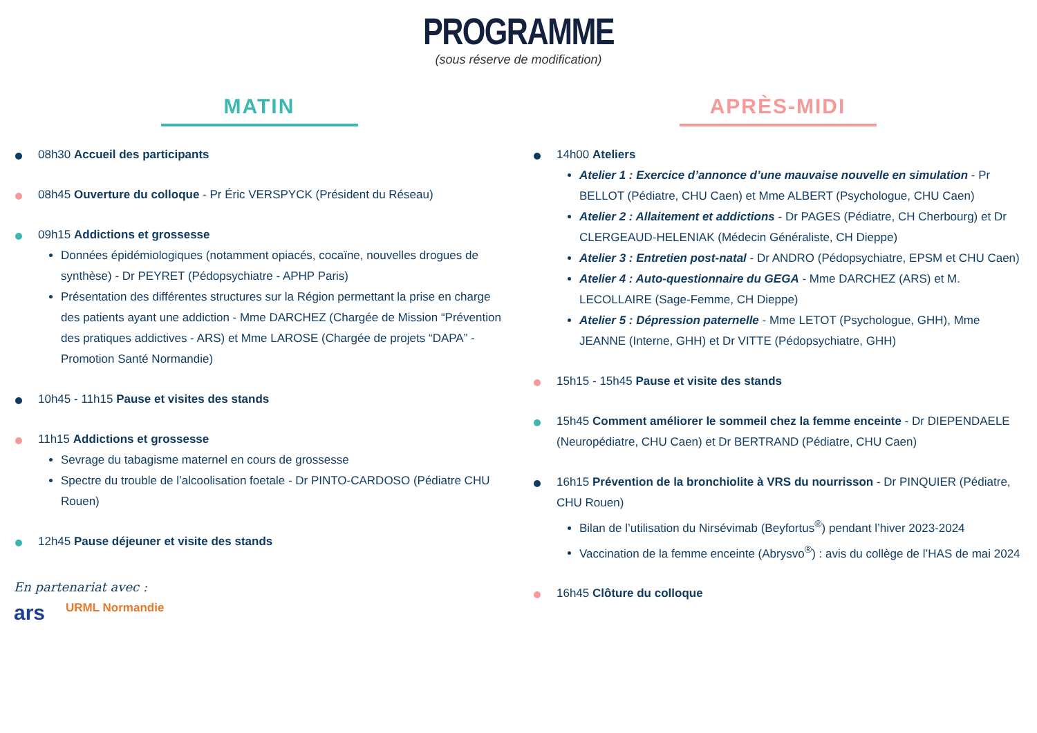PROGRAMME
(sous réserve de modification)
MATIN
08h30 Accueil des participants
08h45 Ouverture du colloque - Pr Éric VERSPYCK (Président du Réseau)
09h15 Addictions et grossesse
Données épidémiologiques (notamment opiacés, cocaïne, nouvelles drogues de synthèse) - Dr PEYRET (Pédopsychiatre - APHP Paris)
Présentation des différentes structures sur la Région permettant la prise en charge des patients ayant une addiction - Mme DARCHEZ (Chargée de Mission “Prévention des pratiques addictives - ARS) et Mme LAROSE (Chargée de projets “DAPA” - Promotion Santé Normandie)
10h45 - 11h15 Pause et visites des stands
11h15 Addictions et grossesse
Sevrage du tabagisme maternel en cours de grossesse
Spectre du trouble de l’alcoolisation foetale - Dr PINTO-CARDOSO (Pédiatre CHU Rouen)
12h45 Pause déjeuner et visite des stands
En partenariat avec :
ars URML Normandie
APRÈS-MIDI
14h00 Ateliers
Atelier 1 : Exercice d’annonce d’une mauvaise nouvelle en simulation - Pr BELLOT (Pédiatre, CHU Caen) et Mme ALBERT (Psychologue, CHU Caen)
Atelier 2 : Allaitement et addictions - Dr PAGES (Pédiatre, CH Cherbourg) et Dr CLERGEAUD-HELENIAK (Médecin Généraliste, CH Dieppe)
Atelier 3 : Entretien post-natal - Dr ANDRO (Pédopsychiatre, EPSM et CHU Caen)
Atelier 4 : Auto-questionnaire du GEGA - Mme DARCHEZ (ARS) et M. LECOLLAIRE (Sage-Femme, CH Dieppe)
Atelier 5 : Dépression paternelle - Mme LETOT (Psychologue, GHH), Mme JEANNE (Interne, GHH) et Dr VITTE (Pédopsychiatre, GHH)
15h15 - 15h45 Pause et visite des stands
15h45 Comment améliorer le sommeil chez la femme enceinte - Dr DIEPENDAELE (Neuropédiatre, CHU Caen) et Dr BERTRAND (Pédiatre, CHU Caen)
16h15 Prévention de la bronchiolite à VRS du nourrisson - Dr PINQUIER (Pédiatre, CHU Rouen)
Bilan de l’utilisation du Nirsévimab (Beyfortus<sup>®</sup>) pendant l’hiver 2023-2024
Vaccination de la femme enceinte (Abrysvo<sup>®</sup>) : avis du collège de l’HAS de mai 2024
16h45 Clôture du colloque